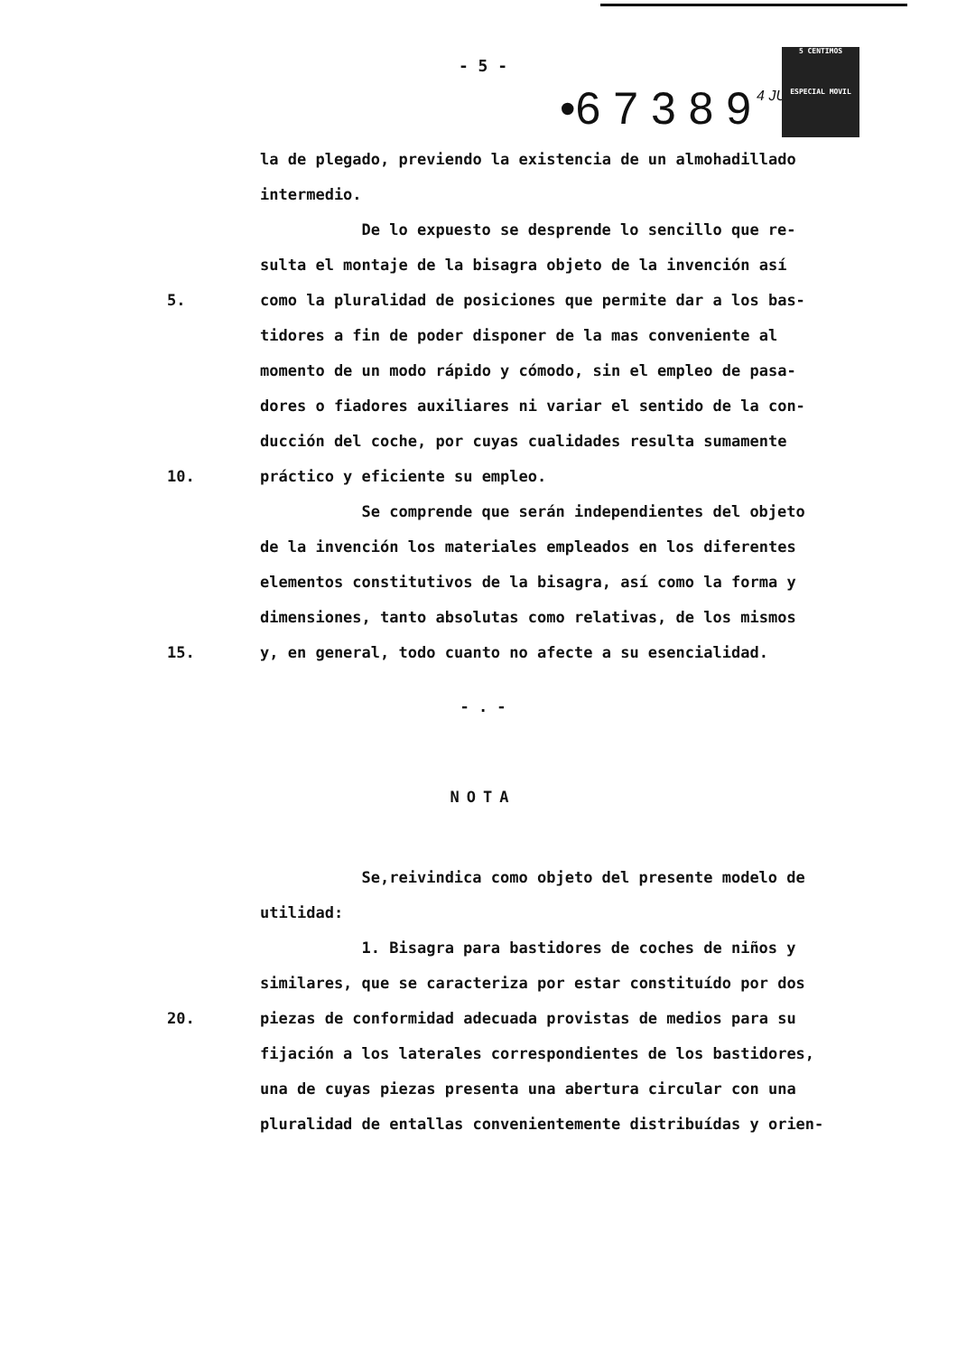5 CENTIMOS
ESPECIAL MOVIL
- 5 -
•6 7 3 8 9 4 JUL
la de plegado, previendo la existencia de un almohadillado
intermedio.
De lo expuesto se desprende lo sencillo que re-
sulta el montaje de la bisagra objeto de la invención así
5. como la pluralidad de posiciones que permite dar a los bas-
tidores a fin de poder disponer de la mas conveniente al
momento de un modo rápido y cómodo, sin el empleo de pasa-
dores o fiadores auxiliares ni variar el sentido de la con-
ducción del coche, por cuyas cualidades resulta sumamente
10. práctico y eficiente su empleo.
Se comprende que serán independientes del objeto
de la invención los materiales empleados en los diferentes
elementos constitutivos de la bisagra, así como la forma y
dimensiones, tanto absolutas como relativas, de los mismos
15. y, en general, todo cuanto no afecte a su esencialidad.
- . -
NOTA
Se,reivindica como objeto del presente modelo de
utilidad:
1. Bisagra para bastidores de coches de niños y
similares, que se caracteriza por estar constituído por dos
20. piezas de conformidad adecuada provistas de medios para su
fijación a los laterales correspondientes de los bastidores,
una de cuyas piezas presenta una abertura circular con una
pluralidad de entallas convenientemente distribuídas y orien-